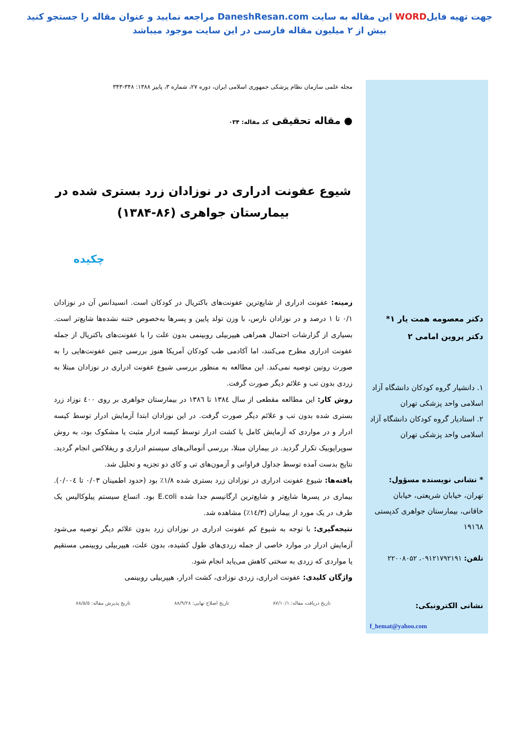جهت تهیه فایلWORD این مقاله به سایت DaneshResan.com مراجعه نمایید و عنوان مقاله را جستجو کنید
بیش از ۲ میلیون مقاله فارسی در این سایت موجود میباشد
مجله علمی سازمان نظام پزشکی جمهوری اسلامی ایران، دوره ۲۷، شماره ۳، پاییز ۱۳۸۸: ۳۴۸-۳۴۳
● مقاله تحقیقی کد مقاله: ۰۳۴
شیوع عفونت ادراری در نوزادان زرد بستری شده در بیمارستان جواهری (۸۶-۱۳۸۴)
چکیده
زمینه: عفونت ادراری از شایع‌ترین عفونت‌های باکتریال در کودکان است. انسیدانس آن در نوزادان ۰/۱ تا ۱ درصد و در نوزادان نارس، با وزن تولد پایین و پسرها به‌خصوص ختنه نشده‌ها شایع‌تر است. بسیاری از گزارشات احتمال همراهی هیپربیلی روبینمی بدون علت را با عفونت‌های باکتریال از جمله عفونت ادراری مطرح می‌کنند، اما آکادمی طب کودکان آمریکا هنوز بررسی چنین عفونت‌هایی را به صورت روتین توصیه نمی‌کند. این مطالعه به منظور بررسی شیوع عفونت ادراری در نوزادان مبتلا به زردی بدون تب و علائم دیگر صورت گرفت.
روش کار: این مطالعه مقطعی از سال ۱۳۸٤ تا ۱۳۸٦ در بیمارستان جواهری بر روی ٤٠٠ نوزاد زرد بستری شده بدون تب و علائم دیگر صورت گرفت. در این نوزادان ابتدا آزمایش ادرار توسط کیسه ادرار و در مواردی که آزمایش کامل یا کشت ادرار توسط کیسه ادرار مثبت یا مشکوک بود، به روش سوپراپوبیک تکرار گردید. در بیماران مبتلا، بررسی آنومالی‌های سیستم ادراری و ریفلاکس انجام گردید. نتایج بدست آمده توسط جداول فراوانی و آزمون‌های تی و کای دو تجزیه و تحلیل شد.
یافته‌ها: شیوع عفونت ادراری در نوزادان زرد بستری شده ۱/۸٪ بود (حدود اطمینان ۰/۰۳ تا ۰/۰۰٤). بیماری در پسرها شایع‌تر و شایع‌ترین ارگانیسم جدا شده E.coli بود. اتساع سیستم پیلوکالیس یک طرف در یک مورد از بیماران (۱٤/۳٪) مشاهده شد.
نتیجه‌گیری: با توجه به شیوع کم عفونت ادراری در نوزادان زرد بدون علائم دیگر توصیه می‌شود آزمایش ادرار در موارد خاصی از جمله زردی‌های طول کشیده، بدون علت، هیپربیلی روبینمی مستقیم یا مواردی که زردی به سختی کاهش می‌یابد انجام شود.
واژگان کلیدی: عفونت ادراری، زردی نوزادی، کشت ادرار، هیپربیلی روبینمی
تاریخ دریافت مقاله: ۸۷/۱۰/۱ تاریخ اصلاح نهایی: ۸۸/۹/۲۸ تاریخ پذیرش مقاله: ۸۸/۵/۵
دکتر معصومه همت یار ۱*
دکتر پروین امامی ۲
۱. دانشیار گروه کودکان دانشگاه آزاد اسلامی واحد پزشکی تهران
۲. استادیار گروه کودکان دانشگاه آزاد اسلامی واحد پزشکی تهران
* نشانی نویسنده مسؤول: تهران، خیابان شریعتی، خیابان خاقانی، بیمارستان جواهری کدپستی ۱۹۱٦۸
تلفن: ۰۹۱۲۱۷۹۲۱۹۱، ۲۲۰۰۸۰۵۲
نشانی الکترونیکی:
f_hemat@yahoo.com